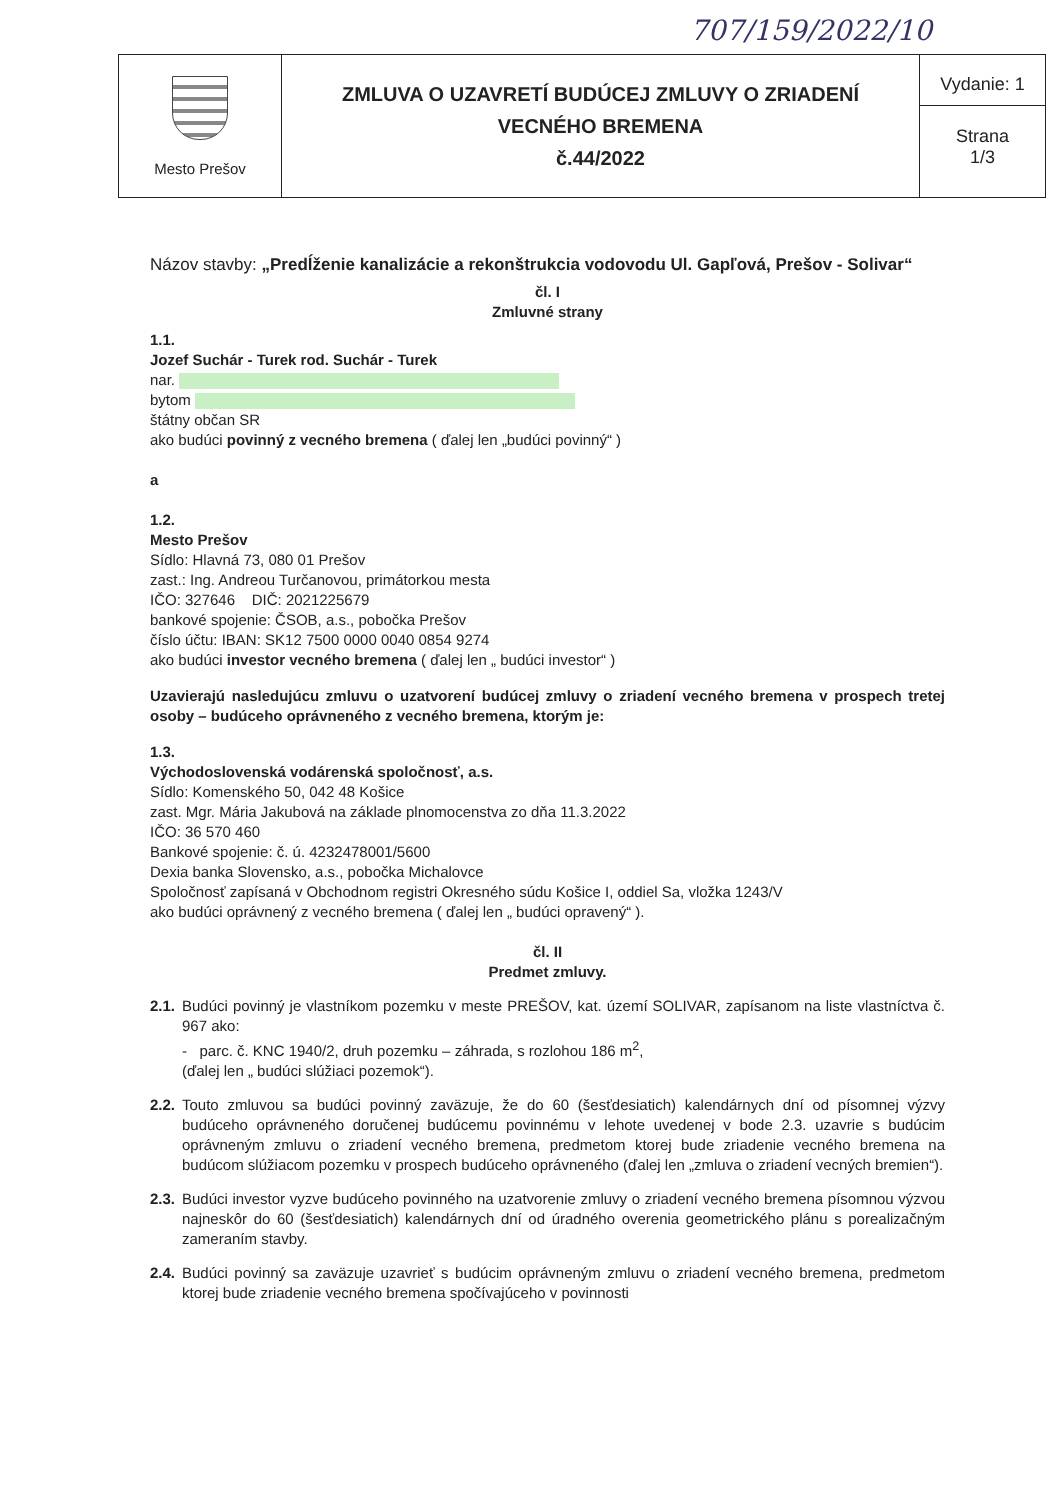707/159/2022/10
| Mesto Prešov | ZMLUVA O UZAVRETÍ BUDÚCEJ ZMLUVY O ZRIADENÍ VECNÉHO BREMENA č.44/2022 | Vydanie: 1 Strana 1/3 |
Názov stavby: „Predĺženie kanalizácie a rekonštrukcia vodovodu Ul. Gapľová, Prešov - Solivar“
čl. I
Zmluvné strany
1.1.
Jozef Suchár - Turek rod. Suchár - Turek
nar.
bytom
štátny občan SR
ako budúci povinný z vecného bremena ( ďalej len „budúci povinný“ )
a
1.2.
Mesto Prešov
Sídlo: Hlavná 73, 080 01 Prešov
zast.: Ing. Andreou Turčanovou, primátorkou mesta
IČO: 327646 DIČ: 2021225679
bankové spojenie: ČSOB, a.s., pobočka Prešov
číslo účtu: IBAN: SK12 7500 0000 0040 0854 9274
ako budúci investor vecného bremena ( ďalej len „ budúci investor“ )
Uzavierajú nasledujúcu zmluvu o uzatvorení budúcej zmluvy o zriadení vecného bremena v prospech tretej osoby – budúceho oprávneného z vecného bremena, ktorým je:
1.3.
Východoslovenská vodárenská spoločnosť, a.s.
Sídlo: Komenského 50, 042 48 Košice
zast. Mgr. Mária Jakubová na základe plnomocenstva zo dňa 11.3.2022
IČO: 36 570 460
Bankové spojenie: č. ú. 4232478001/5600
Dexia banka Slovensko, a.s., pobočka Michalovce
Spoločnosť zapísaná v Obchodnom registri Okresného súdu Košice I, oddiel Sa, vložka 1243/V
ako budúci oprávnený z vecného bremena ( ďalej len „ budúci opravený“ ).
čl. II
Predmet zmluvy.
2.1.
Budúci povinný je vlastníkom pozemku v meste PREŠOV, kat. území SOLIVAR, zapísanom na liste vlastníctva č. 967 ako:
- parc. č. KNC 1940/2, druh pozemku – záhrada, s rozlohou 186 m<sup>2</sup>,
(ďalej len „ budúci slúžiaci pozemok“).
2.2.
Touto zmluvou sa budúci povinný zaväzuje, že do 60 (šesťdesiatich) kalendárnych dní od písomnej výzvy budúceho oprávneného doručenej budúcemu povinnému v lehote uvedenej v bode 2.3. uzavrie s budúcim oprávneným zmluvu o zriadení vecného bremena, predmetom ktorej bude zriadenie vecného bremena na budúcom slúžiacom pozemku v prospech budúceho oprávneného (ďalej len „zmluva o zriadení vecných bremien“).
2.3.
Budúci investor vyzve budúceho povinného na uzatvorenie zmluvy o zriadení vecného bremena písomnou výzvou najneskôr do 60 (šesťdesiatich) kalendárnych dní od úradného overenia geometrického plánu s porealizačným zameraním stavby.
2.4.
Budúci povinný sa zaväzuje uzavrieť s budúcim oprávneným zmluvu o zriadení vecného bremena, predmetom ktorej bude zriadenie vecného bremena spočívajúceho v povinnosti